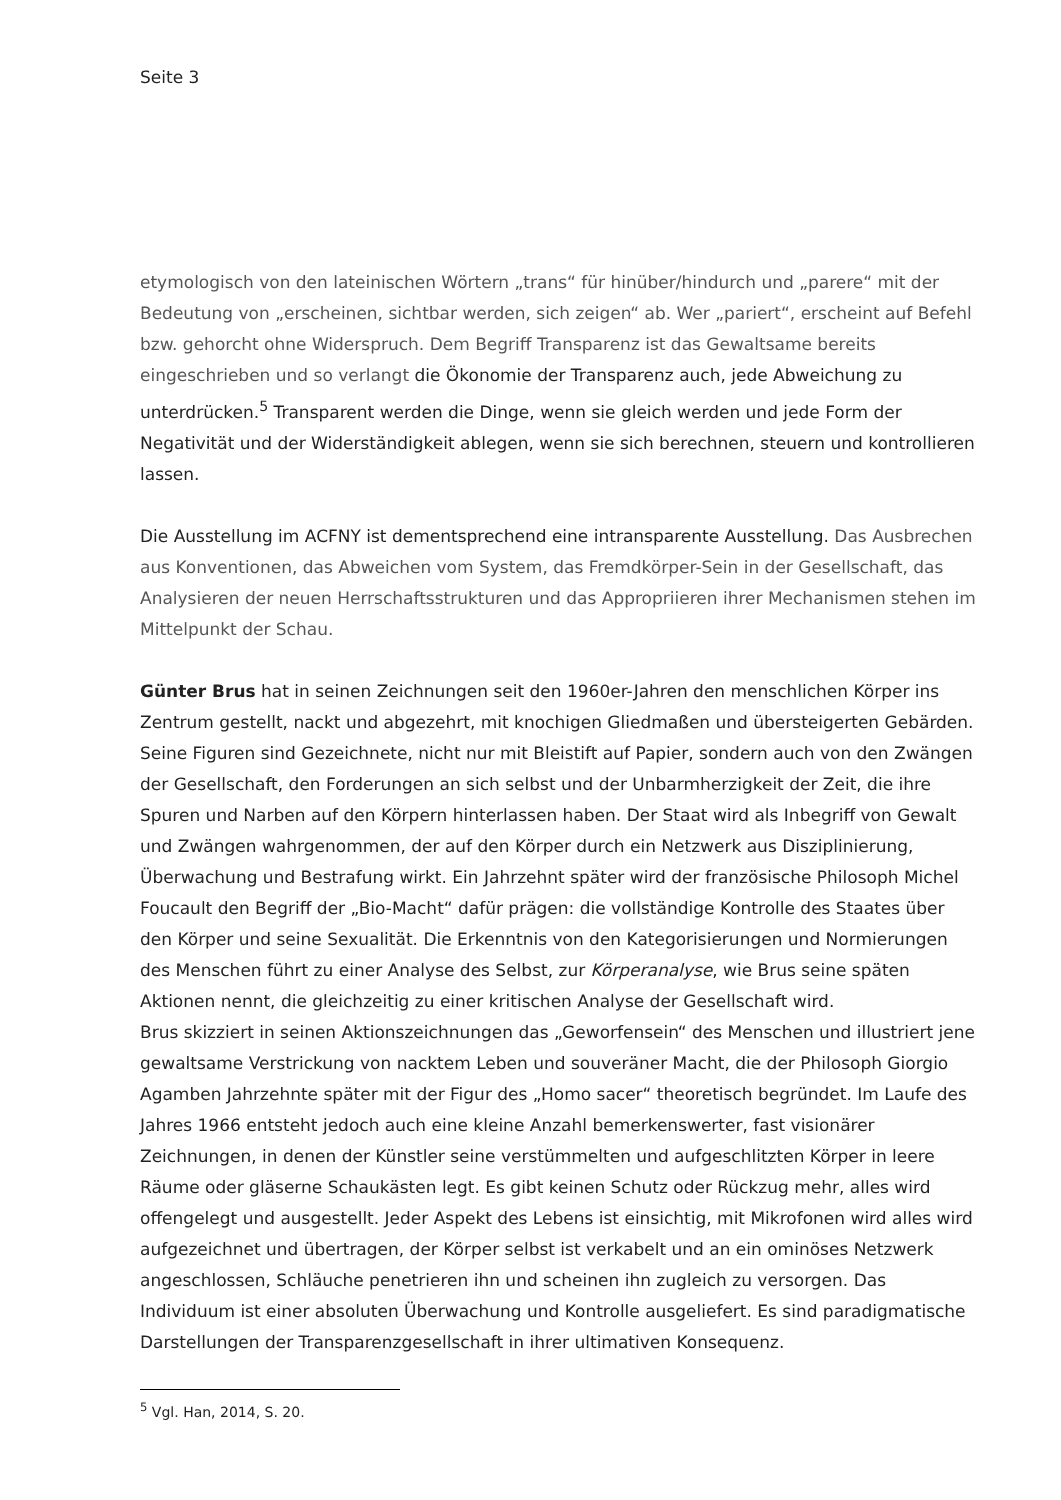Seite 3
etymologisch von den lateinischen Wörtern „trans“ für hinüber/hindurch und „parere“ mit der Bedeutung von „erscheinen, sichtbar werden, sich zeigen“ ab. Wer „pariert“, erscheint auf Befehl bzw. gehorcht ohne Widerspruch. Dem Begriff Transparenz ist das Gewaltsame bereits eingeschrieben und so verlangt die Ökonomie der Transparenz auch, jede Abweichung zu unterdrücken.<sup>5</sup> Transparent werden die Dinge, wenn sie gleich werden und jede Form der Negativität und der Widerständigkeit ablegen, wenn sie sich berechnen, steuern und kontrollieren lassen.
Die Ausstellung im ACFNY ist dementsprechend eine intransparente Ausstellung. Das Ausbrechen aus Konventionen, das Abweichen vom System, das Fremdkörper-Sein in der Gesellschaft, das Analysieren der neuen Herrschaftsstrukturen und das Appropriieren ihrer Mechanismen stehen im Mittelpunkt der Schau.
Günter Brus hat in seinen Zeichnungen seit den 1960er-Jahren den menschlichen Körper ins Zentrum gestellt, nackt und abgezehrt, mit knochigen Gliedmaßen und übersteigerten Gebärden. Seine Figuren sind Gezeichnete, nicht nur mit Bleistift auf Papier, sondern auch von den Zwängen der Gesellschaft, den Forderungen an sich selbst und der Unbarmherzigkeit der Zeit, die ihre Spuren und Narben auf den Körpern hinterlassen haben. Der Staat wird als Inbegriff von Gewalt und Zwängen wahrgenommen, der auf den Körper durch ein Netzwerk aus Disziplinierung, Überwachung und Bestrafung wirkt. Ein Jahrzehnt später wird der französische Philosoph Michel Foucault den Begriff der „Bio-Macht“ dafür prägen: die vollständige Kontrolle des Staates über den Körper und seine Sexualität. Die Erkenntnis von den Kategorisierungen und Normierungen des Menschen führt zu einer Analyse des Selbst, zur Körperanalyse, wie Brus seine späten Aktionen nennt, die gleichzeitig zu einer kritischen Analyse der Gesellschaft wird.
Brus skizziert in seinen Aktionszeichnungen das „Geworfensein“ des Menschen und illustriert jene gewaltsame Verstrickung von nacktem Leben und souveräner Macht, die der Philosoph Giorgio Agamben Jahrzehnte später mit der Figur des „Homo sacer“ theoretisch begründet. Im Laufe des Jahres 1966 entsteht jedoch auch eine kleine Anzahl bemerkenswerter, fast visionärer Zeichnungen, in denen der Künstler seine verstümmelten und aufgeschlitzten Körper in leere Räume oder gläserne Schaukästen legt. Es gibt keinen Schutz oder Rückzug mehr, alles wird offengelegt und ausgestellt. Jeder Aspekt des Lebens ist einsichtig, mit Mikrofonen wird alles wird aufgezeichnet und übertragen, der Körper selbst ist verkabelt und an ein ominöses Netzwerk angeschlossen, Schläuche penetrieren ihn und scheinen ihn zugleich zu versorgen. Das Individuum ist einer absoluten Überwachung und Kontrolle ausgeliefert. Es sind paradigmatische Darstellungen der Transparenzgesellschaft in ihrer ultimativen Konsequenz.
<sup>5</sup> Vgl. Han, 2014, S. 20.